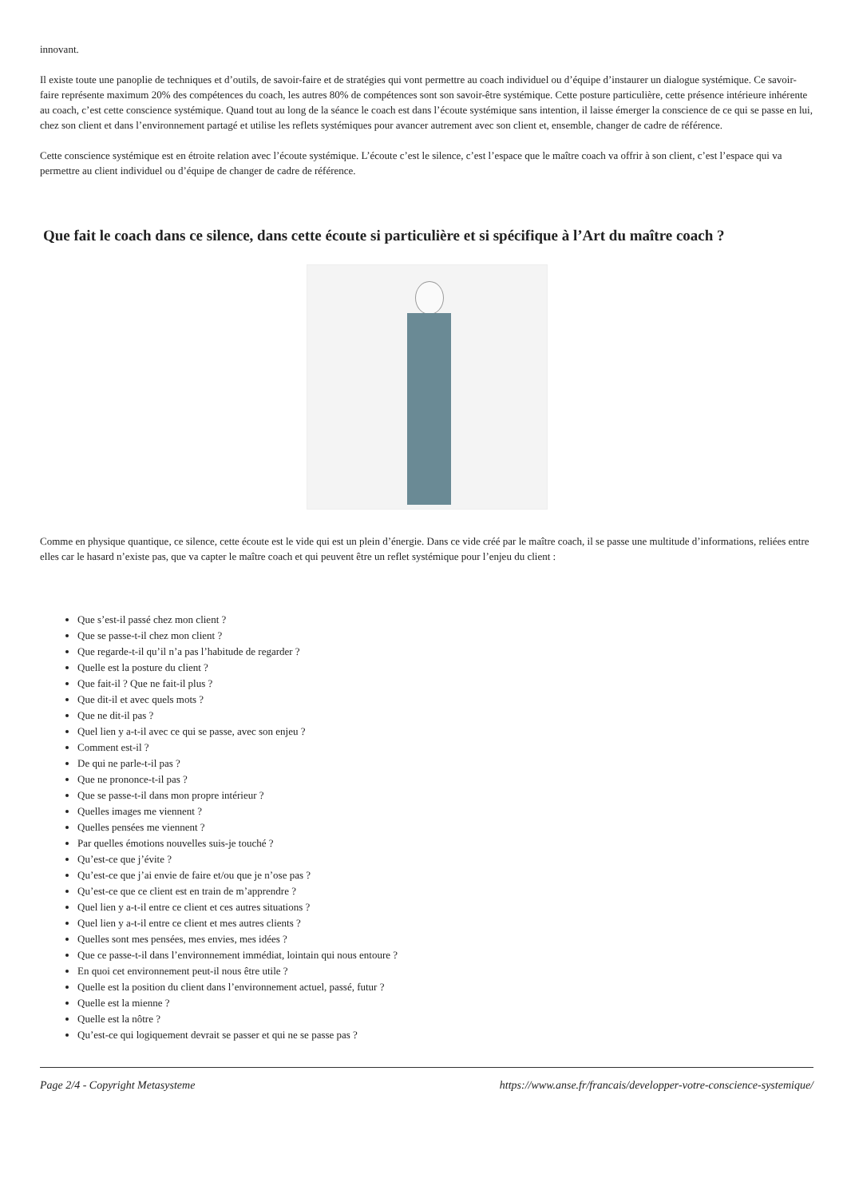innovant.
Il existe toute une panoplie de techniques et d’outils, de savoir-faire et de stratégies qui vont permettre au coach individuel ou d’équipe d’instaurer un dialogue systémique. Ce savoir-faire représente maximum 20% des compétences du coach, les autres 80% de compétences sont son savoir-être systémique. Cette posture particulière, cette présence intérieure inhérente au coach, c’est cette conscience systémique. Quand tout au long de la séance le coach est dans l’écoute systémique sans intention, il laisse émerger la conscience de ce qui se passe en lui, chez son client et dans l’environnement partagé et utilise les reflets systémiques pour avancer autrement avec son client et, ensemble, changer de cadre de référence.
Cette conscience systémique est en étroite relation avec l’écoute systémique. L’écoute c’est le silence, c’est l’espace que le maître coach va offrir à son client, c’est l’espace qui va permettre au client individuel ou d’équipe de changer de cadre de référence.
Que fait le coach dans ce silence, dans cette écoute si particulière et si spécifique à l’Art du maître coach ?
Comme en physique quantique, ce silence, cette écoute est le vide qui est un plein d’énergie. Dans ce vide créé par le maître coach, il se passe une multitude d’informations, reliées entre elles car le hasard n’existe pas, que va capter le maître coach et qui peuvent être un reflet systémique pour l’enjeu du client :
Que s’est-il passé chez mon client ?
Que se passe-t-il chez mon client ?
Que regarde-t-il qu’il n’a pas l’habitude de regarder ?
Quelle est la posture du client ?
Que fait-il ? Que ne fait-il plus ?
Que dit-il et avec quels mots ?
Que ne dit-il pas ?
Quel lien y a-t-il avec ce qui se passe, avec son enjeu ?
Comment est-il ?
De qui ne parle-t-il pas ?
Que ne prononce-t-il pas ?
Que se passe-t-il dans mon propre intérieur ?
Quelles images me viennent ?
Quelles pensées me viennent ?
Par quelles émotions nouvelles suis-je touché ?
Qu’est-ce que j’évite ?
Qu’est-ce que j’ai envie de faire et/ou que je n’ose pas ?
Qu’est-ce que ce client est en train de m’apprendre ?
Quel lien y a-t-il entre ce client et ces autres situations ?
Quel lien y a-t-il entre ce client et mes autres clients ?
Quelles sont mes pensées, mes envies, mes idées ?
Que ce passe-t-il dans l’environnement immédiat, lointain qui nous entoure ?
En quoi cet environnement peut-il nous être utile ?
Quelle est la position du client dans l’environnement actuel, passé, futur ?
Quelle est la mienne ?
Quelle est la nôtre ?
Qu’est-ce qui logiquement devrait se passer et qui ne se passe pas ?
Page 2/4 - Copyright Metasysteme https://www.anse.fr/francais/developper-votre-conscience-systemique/